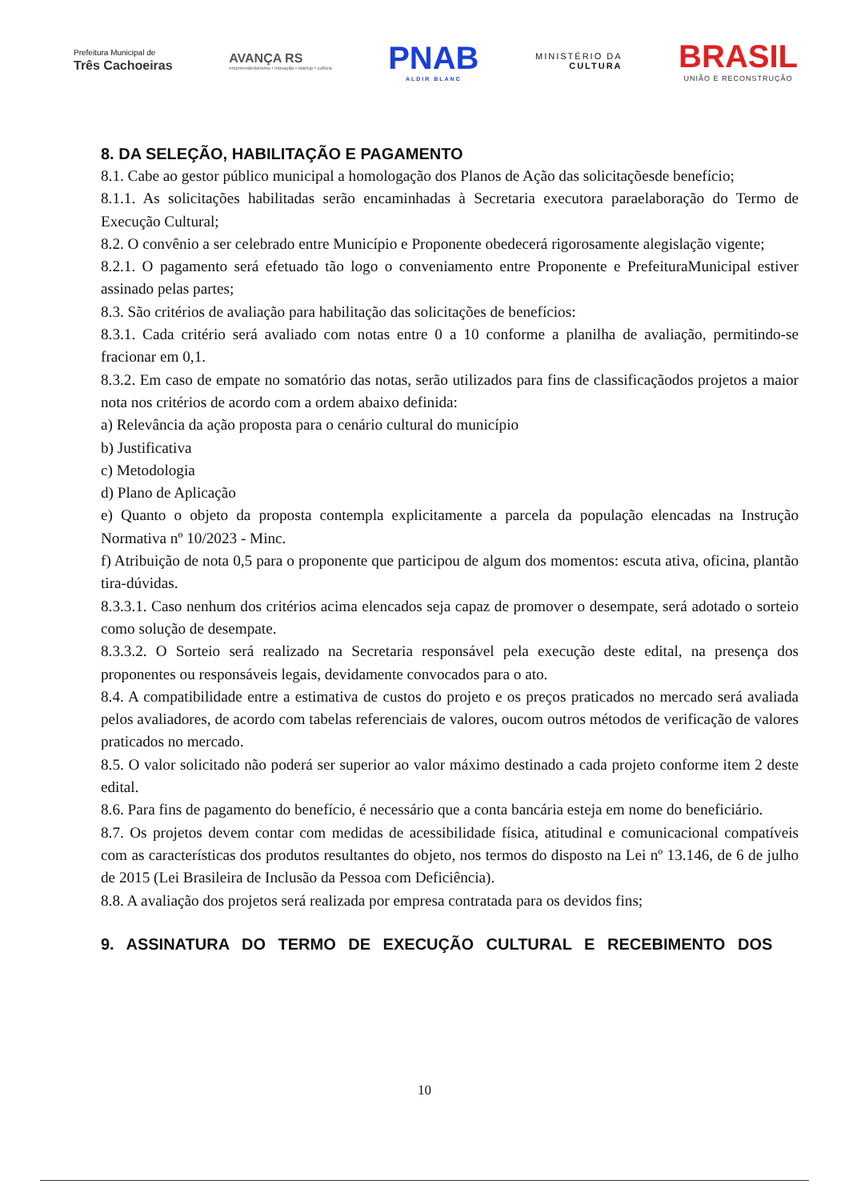Prefeitura Municipal de
Três Cachoeiras
AVANÇA RS
empreendedorismo • inovação • startup • cultura
PNAB
ALDIR BLANC
MINISTÉRIO DA
CULTURA
BRASIL
UNIÃO E RECONSTRUÇÃO
8. DA SELEÇÃO, HABILITAÇÃO E PAGAMENTO
8.1. Cabe ao gestor público municipal a homologação dos Planos de Ação das solicitaçõesde benefício;
8.1.1. As solicitações habilitadas serão encaminhadas à Secretaria executora paraelaboração do Termo de Execução Cultural;
8.2. O convênio a ser celebrado entre Município e Proponente obedecerá rigorosamente alegislação vigente;
8.2.1. O pagamento será efetuado tão logo o conveniamento entre Proponente e PrefeituraMunicipal estiver assinado pelas partes;
8.3. São critérios de avaliação para habilitação das solicitações de benefícios:
8.3.1. Cada critério será avaliado com notas entre 0 a 10 conforme a planilha de avaliação, permitindo-se fracionar em 0,1.
8.3.2. Em caso de empate no somatório das notas, serão utilizados para fins de classificaçãodos projetos a maior nota nos critérios de acordo com a ordem abaixo definida:
a) Relevância da ação proposta para o cenário cultural do município
b) Justificativa
c) Metodologia
d) Plano de Aplicação
e) Quanto o objeto da proposta contempla explicitamente a parcela da população elencadas na Instrução Normativa nº 10/2023 - Minc.
f) Atribuição de nota 0,5 para o proponente que participou de algum dos momentos: escuta ativa, oficina, plantão tira-dúvidas.
8.3.3.1. Caso nenhum dos critérios acima elencados seja capaz de promover o desempate, será adotado o sorteio como solução de desempate.
8.3.3.2. O Sorteio será realizado na Secretaria responsável pela execução deste edital, na presença dos proponentes ou responsáveis legais, devidamente convocados para o ato.
8.4. A compatibilidade entre a estimativa de custos do projeto e os preços praticados no mercado será avaliada pelos avaliadores, de acordo com tabelas referenciais de valores, oucom outros métodos de verificação de valores praticados no mercado.
8.5. O valor solicitado não poderá ser superior ao valor máximo destinado a cada projeto conforme item 2 deste edital.
8.6. Para fins de pagamento do benefício, é necessário que a conta bancária esteja em nome do beneficiário.
8.7. Os projetos devem contar com medidas de acessibilidade física, atitudinal e comunicacional compatíveis com as características dos produtos resultantes do objeto, nos termos do disposto na Lei nº 13.146, de 6 de julho de 2015 (Lei Brasileira de Inclusão da Pessoa com Deficiência).
8.8. A avaliação dos projetos será realizada por empresa contratada para os devidos fins;
9. ASSINATURA DO TERMO DE EXECUÇÃO CULTURAL E RECEBIMENTO DOS
10